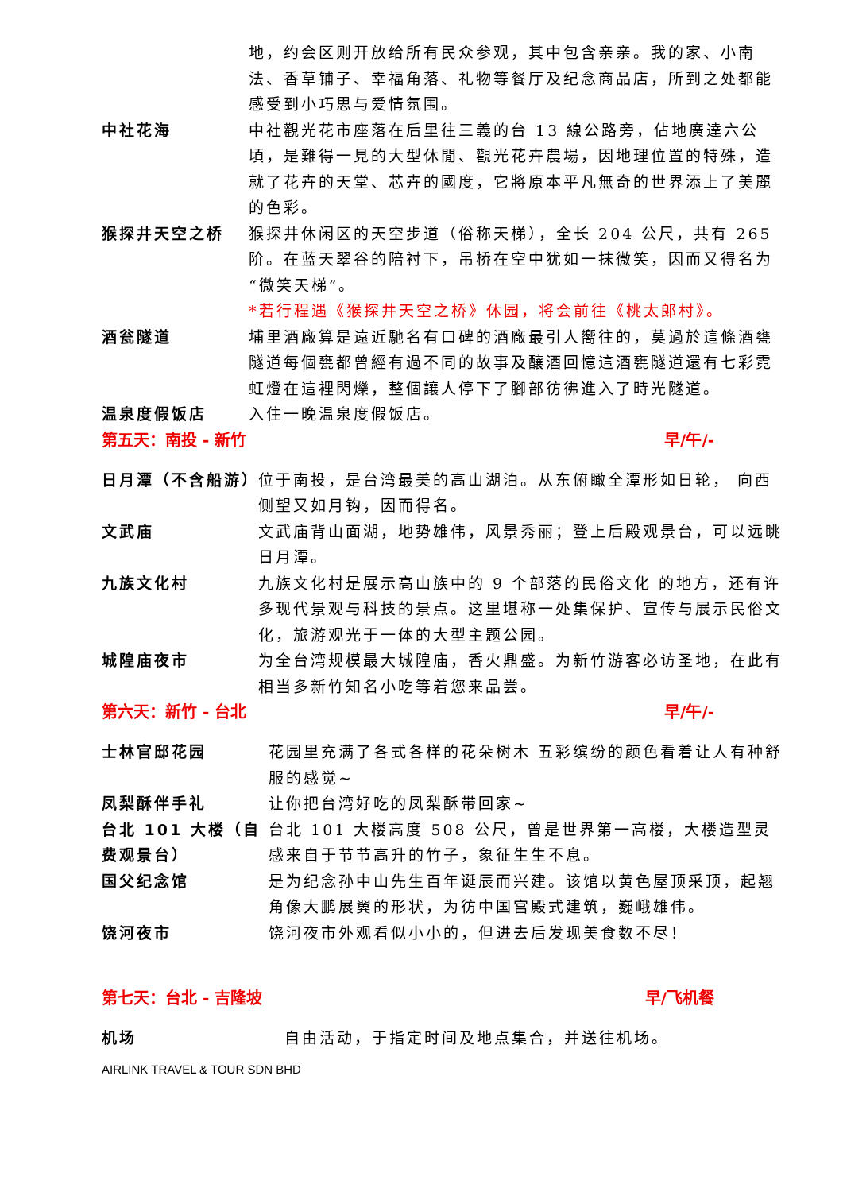地，约会区则开放给所有民众参观，其中包含亲亲。我的家、小南法、香草铺子、幸福角落、礼物等餐厅及纪念商品店，所到之处都能感受到小巧思与爱情氛围。
中社花海 中社觀光花市座落在后里往三義的台 13 線公路旁，佔地廣達六公頃，是難得一見的大型休閒、觀光花卉農場，因地理位置的特殊，造就了花卉的天堂、芯卉的國度，它將原本平凡無奇的世界添上了美麗的色彩。
猴探井天空之桥 猴探井休闲区的天空步道（俗称天梯），全长 204 公尺，共有 265 阶。在蓝天翠谷的陪衬下，吊桥在空中犹如一抹微笑，因而又得名为“微笑天梯”。
*若行程遇《猴探井天空之桥》休园，将会前往《桃太郎村》。
酒瓮隧道 埔里酒廠算是遠近馳名有口碑的酒廠最引人嚮往的，莫過於這條酒甕隧道每個甕都曾經有過不同的故事及釀酒回憶這酒甕隧道還有七彩霓虹燈在這裡閃爍，整個讓人停下了腳部彷彿進入了時光隧道。
温泉度假饭店 入住一晚温泉度假饭店。
第五天：南投 - 新竹 早/午/-
日月潭（不含船游）
位于南投，是台湾最美的高山湖泊。从东俯瞰全潭形如日轮， 向西侧望又如月钩，因而得名。
文武庙 文武庙背山面湖，地势雄伟，风景秀丽；登上后殿观景台，可以远眺日月潭。
九族文化村 九族文化村是展示高山族中的 9 个部落的民俗文化 的地方，还有许多现代景观与科技的景点。这里堪称一处集保护、宣传与展示民俗文化，旅游观光于一体的大型主题公园。
城隍庙夜市 为全台湾规模最大城隍庙，香火鼎盛。为新竹游客必访圣地，在此有相当多新竹知名小吃等着您来品尝。
第六天：新竹 - 台北 早/午/-
士林官邸花园 花园里充满了各式各样的花朵树木 五彩缤纷的颜色看着让人有种舒服的感觉~
凤梨酥伴手礼 让你把台湾好吃的凤梨酥带回家~
台北 101 大楼（自费观景台）
台北 101 大楼高度 508 公尺，曾是世界第一高楼，大楼造型灵感来自于节节高升的竹子，象征生生不息。
国父纪念馆 是为纪念孙中山先生百年诞辰而兴建。该馆以黄色屋顶采顶，起翘角像大鹏展翼的形状，为彷中国宫殿式建筑，巍峨雄伟。
饶河夜市 饶河夜市外观看似小小的，但进去后发现美食数不尽！
第七天：台北 - 吉隆坡 早/飞机餐
机场 自由活动，于指定时间及地点集合，并送往机场。
AIRLINK TRAVEL & TOUR SDN BHD